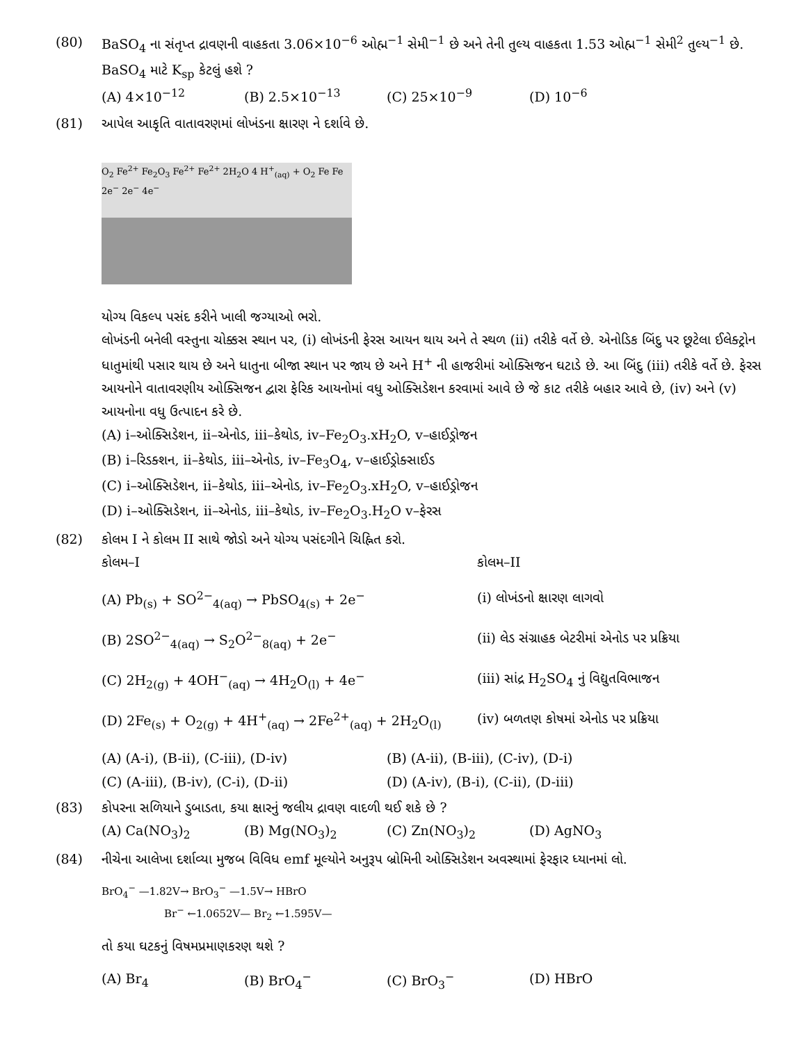(80) BaSO<sub>4</sub> ના સંતૃપ્ત દ્રાવણની વાહકતા 3.06×10<sup>−6</sup> ઓહ્મ<sup>−1</sup> સેમી<sup>−1</sup> છે અને તેની તુલ્ય વાહકતા 1.53 ઓહ્મ<sup>−1</sup> સેમી<sup>2</sup> તુલ્ય<sup>−1</sup> છે. BaSO<sub>4</sub> માટે K<sub>sp</sub> કેટલું હશે ?
(A) 4×10<sup>−12</sup> (B) 2.5×10<sup>−13</sup> (C) 25×10<sup>−9</sup> (D) 10<sup>−6</sup>
(81) આપેલ આકૃતિ વાતાવરણમાં લોખંડના ક્ષારણ ને દર્શાવે છે.
O<sub>2</sub> Fe<sup>2+</sup> Fe<sub>2</sub>O<sub>3</sub> Fe<sup>2+</sup> Fe<sup>2+</sup> 2H<sub>2</sub>O 4 H<sup>+</sup><sub>(aq)</sub> + O<sub>2</sub> Fe Fe 2e<sup>−</sup> 2e<sup>−</sup> 4e<sup>−</sup>
યોગ્ય વિકલ્પ પસંદ કરીને ખાલી જગ્યાઓ ભરો.
લોખંડની બનેલી વસ્તુના ચોક્કસ સ્થાન પર, (i) લોખંડની ફેરસ આયન થાય અને તે સ્થળ (ii) તરીકે વર્તે છે. એનોડિક બિંદુ પર છૂટેલા ઈલેક્ટ્રોન ધાતુમાંથી પસાર થાય છે અને ધાતુના બીજા સ્થાન પર જાય છે અને H<sup>+</sup> ની હાજરીમાં ઓક્સિજન ઘટાડે છે. આ બિંદુ (iii) તરીકે વર્તે છે. ફેરસ આયનોને વાતાવરણીય ઓક્સિજન દ્વારા ફેરિક આયનોમાં વધુ ઓક્સિડેશન કરવામાં આવે છે જે કાટ તરીકે બહાર આવે છે, (iv) અને (v) આયનોના વધુ ઉત્પાદન કરે છે.
(A) i–ઓક્સિડેશન, ii–એનોડ, iii–કેથોડ, iv–Fe<sub>2</sub>O<sub>3</sub>.xH<sub>2</sub>O, v–હાઈડ્રોજન
(B) i–રિડક્શન, ii–કેથોડ, iii–એનોડ, iv–Fe<sub>3</sub>O<sub>4</sub>, v–હાઈડ્રોક્સાઈડ
(C) i–ઓક્સિડેશન, ii–કેથોડ, iii–એનોડ, iv–Fe<sub>2</sub>O<sub>3</sub>.xH<sub>2</sub>O, v–હાઈડ્રોજન
(D) i–ઓક્સિડેશન, ii–એનોડ, iii–કેથોડ, iv–Fe<sub>2</sub>O<sub>3</sub>.H<sub>2</sub>O v–ફેરસ
(82) કોલમ I ને કોલમ II સાથે જોડો અને યોગ્ય પસંદગીને ચિહ્નિત કરો.
કોલમ–I કોલમ–II
(A) Pb<sub>(s)</sub> + SO<sup>2−</sup><sub>4(aq)</sub> → PbSO<sub>4(s)</sub> + 2e<sup>−</sup> (i) લોખંડનો ક્ષારણ લાગવો
(B) 2SO<sup>2−</sup><sub>4(aq)</sub> → S<sub>2</sub>O<sup>2−</sup><sub>8(aq)</sub> + 2e<sup>−</sup> (ii) લેડ સંગ્રાહક બેટરીમાં એનોડ પર પ્રક્રિયા
(C) 2H<sub>2(g)</sub> + 4OH<sup>−</sup><sub>(aq)</sub> → 4H<sub>2</sub>O<sub>(l)</sub> + 4e<sup>−</sup> (iii) સાંદ્ર H<sub>2</sub>SO<sub>4</sub> નું વિદ્યુતવિભાજન
(D) 2Fe<sub>(s)</sub> + O<sub>2(g)</sub> + 4H<sup>+</sup><sub>(aq)</sub> → 2Fe<sup>2+</sup><sub>(aq)</sub> + 2H<sub>2</sub>O<sub>(l)</sub>
(iv) બળતણ કોષમાં એનોડ પર પ્રક્રિયા
(A) (A-i), (B-ii), (C-iii), (D-iv) (B) (A-ii), (B-iii), (C-iv), (D-i)
(C) (A-iii), (B-iv), (C-i), (D-ii) (D) (A-iv), (B-i), (C-ii), (D-iii)
(83) કોપરના સળિયાને ડુબાડતા, કયા ક્ષારનું જલીય દ્રાવણ વાદળી થઈ શકે છે ?
(A) Ca(NO<sub>3</sub>)<sub>2</sub> (B) Mg(NO<sub>3</sub>)<sub>2</sub> (C) Zn(NO<sub>3</sub>)<sub>2</sub> (D) AgNO<sub>3</sub>
(84) નીચેના આલેખા દર્શાવ્યા મુજબ વિવિધ emf મૂલ્યોને અનુરૂપ બ્રોમિની ઓક્સિડેશન અવસ્થામાં ફેરફાર ધ્યાનમાં લો.
BrO<sub>4</sub><sup>−</sup> —1.82V→ BrO<sub>3</sub><sup>−</sup> —1.5V→ HBrO
Br<sup>−</sup> ←1.0652V— Br<sub>2</sub> ←1.595V—
તો કયા ઘટકનું વિષમપ્રમાણકરણ થશે ?
(A) Br<sub>4</sub> (B) BrO<sub>4</sub><sup>−</sup> (C) BrO<sub>3</sub><sup>−</sup> (D) HBrO